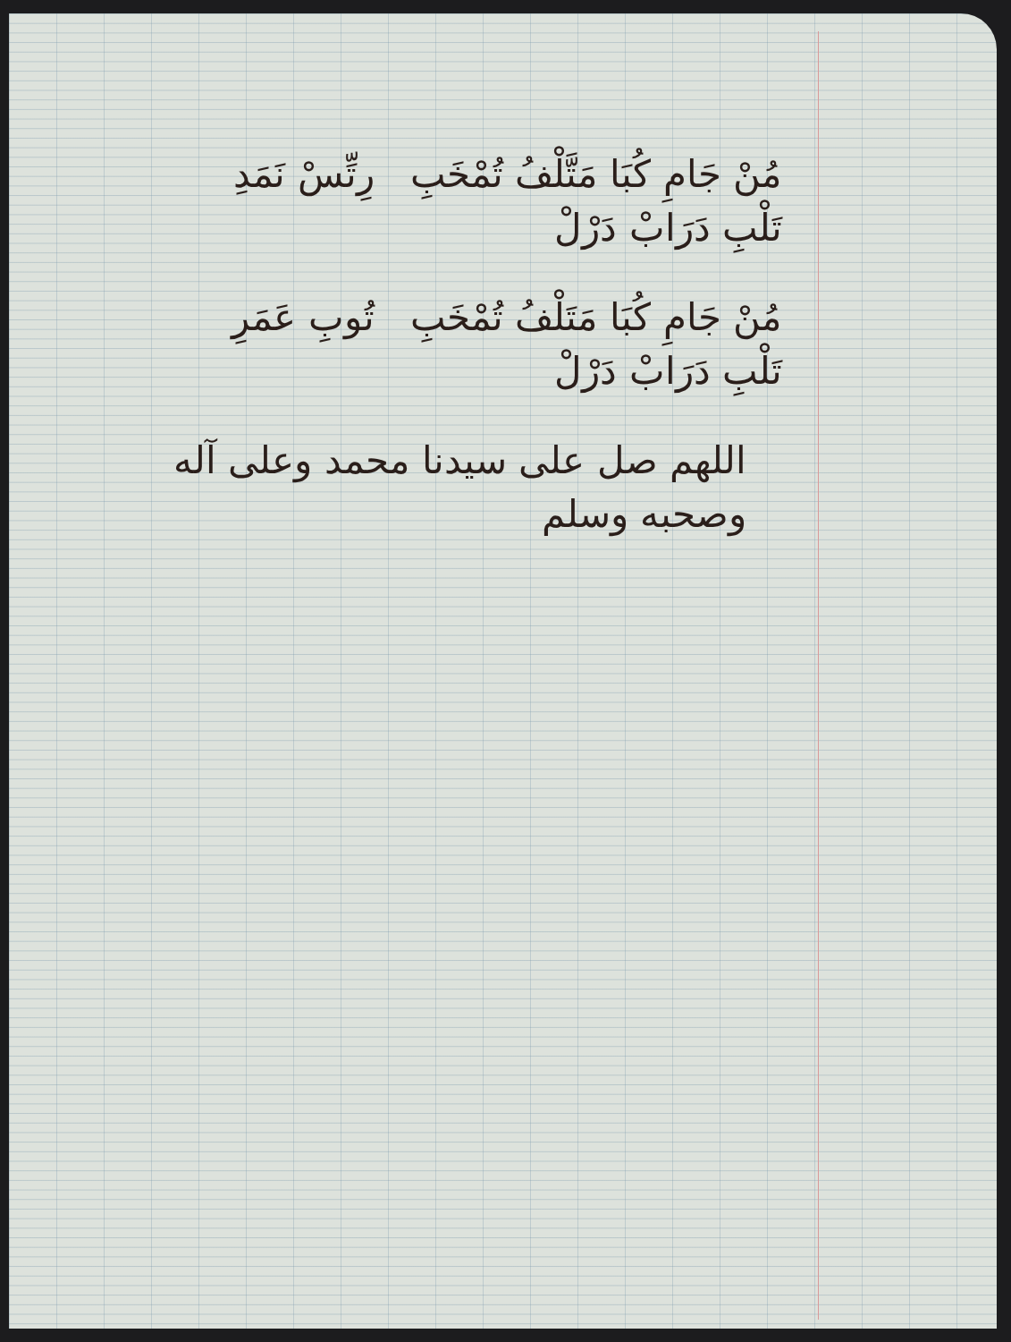مُنْ جَامِ كُبَا مَتَّلْفُ تُمْخَبِ رِتِّسْ نَمَدِ تَلْبِ دَرَابْ دَرْلْ
مُنْ جَامِ كُبَا مَتَلْفُ تُمْخَبِ تُوبِ عَمَرِ تَلْبِ دَرَابْ دَرْلْ
اللهم صل على سيدنا محمد وعلى آله وصحبه وسلم